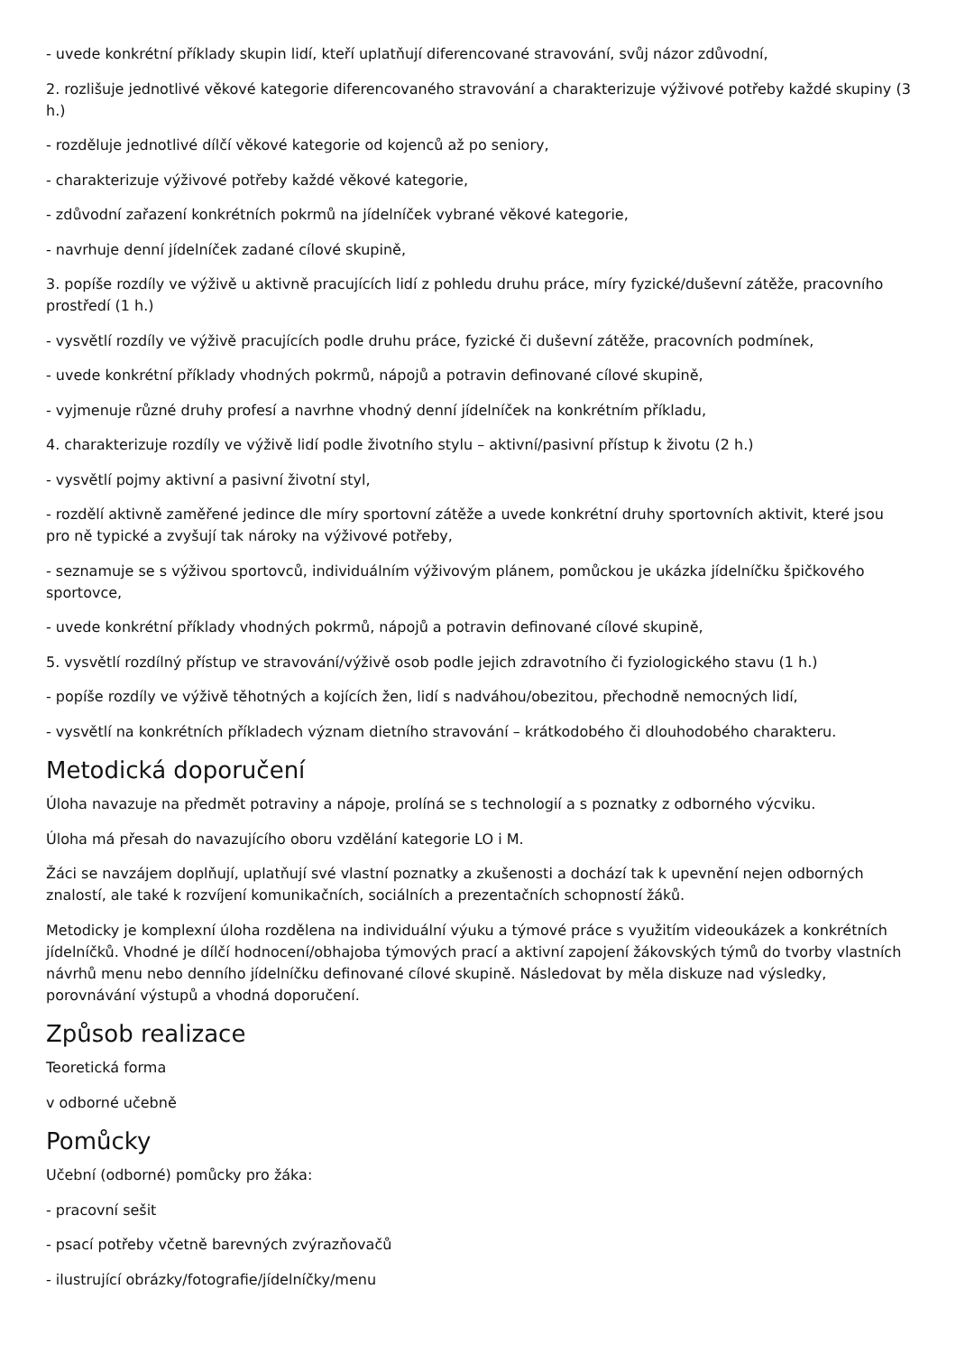- uvede konkrétní příklady skupin lidí, kteří uplatňují diferencované stravování, svůj názor zdůvodní,
2. rozlišuje jednotlivé věkové kategorie diferencovaného stravování a charakterizuje výživové potřeby každé skupiny (3 h.)
- rozděluje jednotlivé dílčí věkové kategorie od kojenců až po seniory,
- charakterizuje výživové potřeby každé věkové kategorie,
- zdůvodní zařazení konkrétních pokrmů na jídelníček vybrané věkové kategorie,
- navrhuje denní jídelníček zadané cílové skupině,
3. popíše rozdíly ve výživě u aktivně pracujících lidí z pohledu druhu práce, míry fyzické/duševní zátěže, pracovního prostředí (1 h.)
- vysvětlí rozdíly ve výživě pracujících podle druhu práce, fyzické či duševní zátěže, pracovních podmínek,
- uvede konkrétní příklady vhodných pokrmů, nápojů a potravin definované cílové skupině,
- vyjmenuje různé druhy profesí a navrhne vhodný denní jídelníček na konkrétním příkladu,
4. charakterizuje rozdíly ve výživě lidí podle životního stylu – aktivní/pasivní přístup k životu (2 h.)
- vysvětlí pojmy aktivní a pasivní životní styl,
- rozdělí aktivně zaměřené jedince dle míry sportovní zátěže a uvede konkrétní druhy sportovních aktivit, které jsou pro ně typické a zvyšují tak nároky na výživové potřeby,
- seznamuje se s výživou sportovců, individuálním výživovým plánem, pomůckou je ukázka jídelníčku špičkového sportovce,
- uvede konkrétní příklady vhodných pokrmů, nápojů a potravin definované cílové skupině,
5. vysvětlí rozdílný přístup ve stravování/výživě osob podle jejich zdravotního či fyziologického stavu (1 h.)
- popíše rozdíly ve výživě těhotných a kojících žen, lidí s nadváhou/obezitou, přechodně nemocných lidí,
- vysvětlí na konkrétních příkladech význam dietního stravování – krátkodobého či dlouhodobého charakteru.
Metodická doporučení
Úloha navazuje na předmět potraviny a nápoje, prolíná se s technologií a s poznatky z odborného výcviku.
Úloha má přesah do navazujícího oboru vzdělání kategorie LO i M.
Žáci se navzájem doplňují, uplatňují své vlastní poznatky a zkušenosti a dochází tak k upevnění nejen odborných znalostí, ale také k rozvíjení komunikačních, sociálních a prezentačních schopností žáků.
Metodicky je komplexní úloha rozdělena na individuální výuku a týmové práce s využitím videoukázek a konkrétních jídelníčků. Vhodné je dílčí hodnocení/obhajoba týmových prací a aktivní zapojení žákovských týmů do tvorby vlastních návrhů menu nebo denního jídelníčku definované cílové skupině. Následovat by měla diskuze nad výsledky, porovnávání výstupů a vhodná doporučení.
Způsob realizace
Teoretická forma
v odborné učebně
Pomůcky
Učební (odborné) pomůcky pro žáka:
- pracovní sešit
- psací potřeby včetně barevných zvýrazňovačů
- ilustrující obrázky/fotografie/jídelníčky/menu